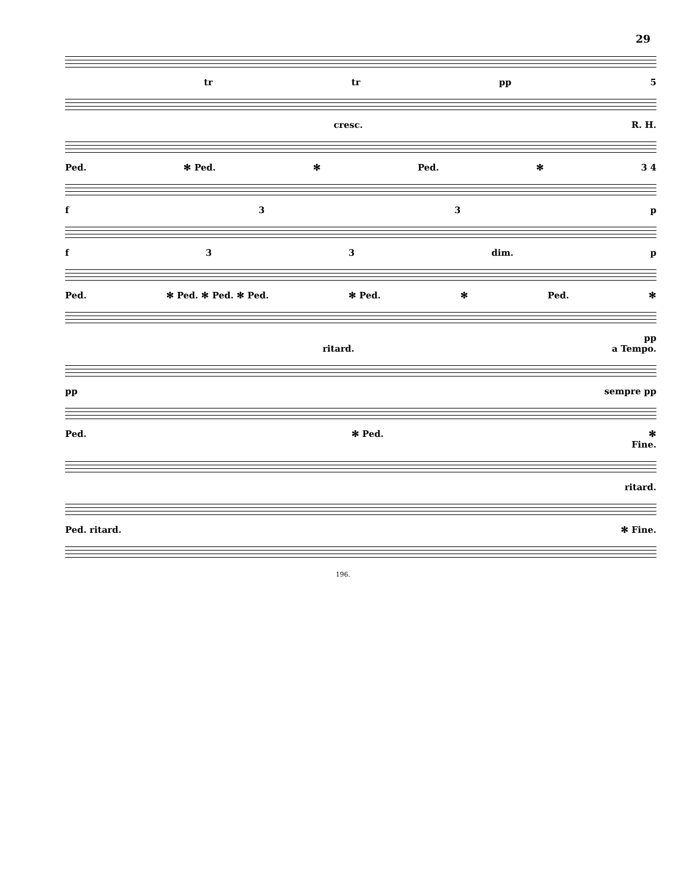29
tr tr pp 5
cresc. R. H.
Ped. ✻ Ped. ✻ Ped. ✻ 3 4
f 33 p
f 33 dim. p
Ped. ✻ Ped. ✻ Ped. ✻ Ped. ✻ Ped. ✻ Ped. ✻
pp
ritard. a Tempo.
pp sempre pp
Ped. ✻ Ped. ✻
Fine.
ritard.
Ped. ritard. ✻ Fine.
196.